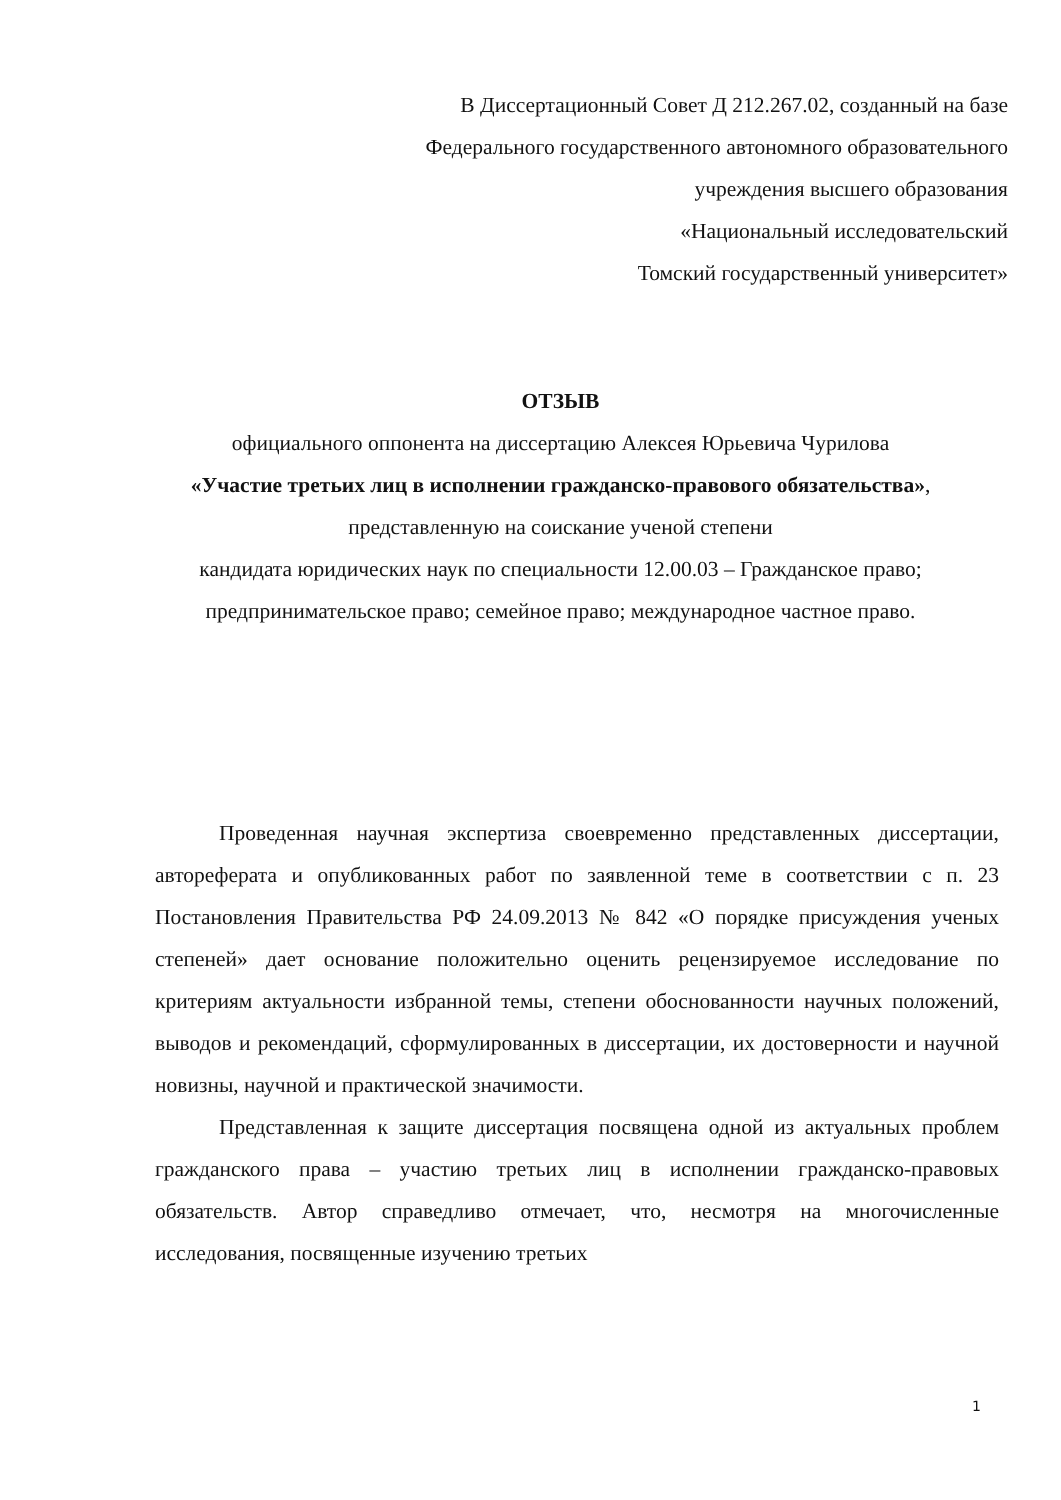В Диссертационный Совет Д 212.267.02, созданный на базе
Федерального государственного автономного образовательного
учреждения высшего образования
«Национальный исследовательский
Томский государственный университет»
ОТЗЫВ
официального оппонента на диссертацию Алексея Юрьевича Чурилова
«Участие третьих лиц в исполнении гражданско-правового обязательства»,
представленную на соискание ученой степени
кандидата юридических наук по специальности 12.00.03 – Гражданское право; предпринимательское право; семейное право; международное частное право.
Проведенная научная экспертиза своевременно представленных диссертации, автореферата и опубликованных работ по заявленной теме в соответствии с п. 23 Постановления Правительства РФ 24.09.2013 № 842 «О порядке присуждения ученых степеней» дает основание положительно оценить рецензируемое исследование по критериям актуальности избранной темы, степени обоснованности научных положений, выводов и рекомендаций, сформулированных в диссертации, их достоверности и научной новизны, научной и практической значимости.
Представленная к защите диссертация посвящена одной из актуальных проблем гражданского права – участию третьих лиц в исполнении гражданско-правовых обязательств. Автор справедливо отмечает, что, несмотря на многочисленные исследования, посвященные изучению третьих
1